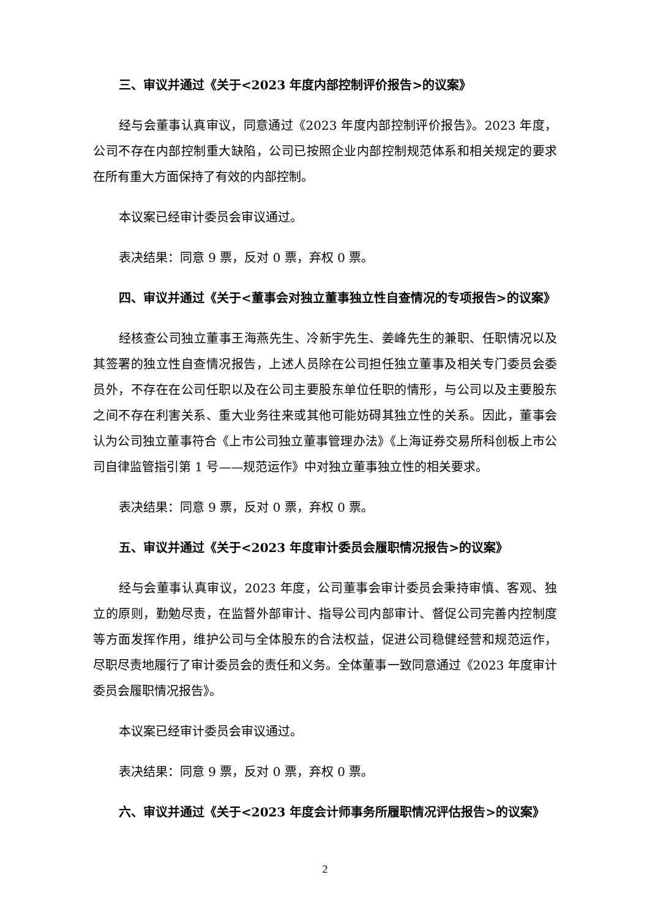三、审议并通过《关于<2023 年度内部控制评价报告>的议案》
经与会董事认真审议，同意通过《2023 年度内部控制评价报告》。2023 年度，公司不存在内部控制重大缺陷，公司已按照企业内部控制规范体系和相关规定的要求在所有重大方面保持了有效的内部控制。
本议案已经审计委员会审议通过。
表决结果：同意 9 票，反对 0 票，弃权 0 票。
四、审议并通过《关于<董事会对独立董事独立性自查情况的专项报告>的议案》
经核查公司独立董事王海燕先生、冷新宇先生、姜峰先生的兼职、任职情况以及其签署的独立性自查情况报告，上述人员除在公司担任独立董事及相关专门委员会委员外，不存在在公司任职以及在公司主要股东单位任职的情形，与公司以及主要股东之间不存在利害关系、重大业务往来或其他可能妨碍其独立性的关系。因此，董事会认为公司独立董事符合《上市公司独立董事管理办法》《上海证券交易所科创板上市公司自律监管指引第 1 号——规范运作》中对独立董事独立性的相关要求。
表决结果：同意 9 票，反对 0 票，弃权 0 票。
五、审议并通过《关于<2023 年度审计委员会履职情况报告>的议案》
经与会董事认真审议，2023 年度，公司董事会审计委员会秉持审慎、客观、独立的原则，勤勉尽责，在监督外部审计、指导公司内部审计、督促公司完善内控制度等方面发挥作用，维护公司与全体股东的合法权益，促进公司稳健经营和规范运作，尽职尽责地履行了审计委员会的责任和义务。全体董事一致同意通过《2023 年度审计委员会履职情况报告》。
本议案已经审计委员会审议通过。
表决结果：同意 9 票，反对 0 票，弃权 0 票。
六、审议并通过《关于<2023 年度会计师事务所履职情况评估报告>的议案》
2